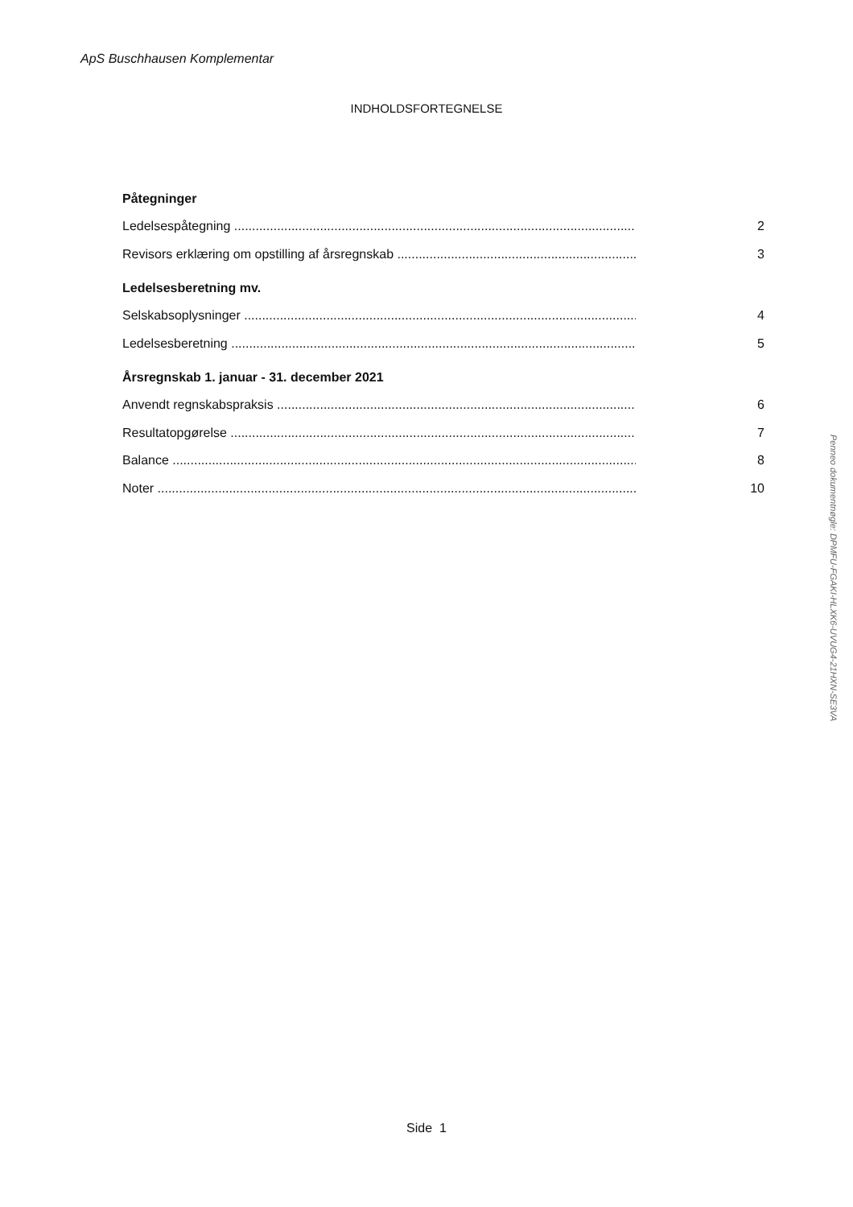ApS Buschhausen Komplementar
INDHOLDSFORTEGNELSE
Påtegninger
Ledelsespåtegning 2
Revisors erklæring om opstilling af årsregnskab 3
Ledelsesberetning mv.
Selskabsoplysninger 4
Ledelsesberetning 5
Årsregnskab 1. januar - 31. december 2021
Anvendt regnskabspraksis 6
Resultatopgørelse 7
Balance 8
Noter 10
Side 1
Penneo dokumentnøgle: DPMFU-FGAKI-HLXK6-UVUG4-21HXN-SE3VA